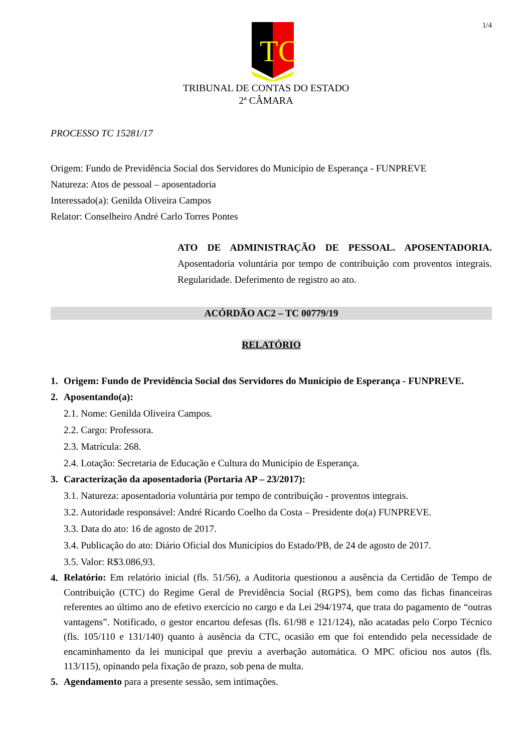1/4
TC
TRIBUNAL DE CONTAS DO ESTADO
2ª CÂMARA
PROCESSO TC 15281/17
Origem: Fundo de Previdência Social dos Servidores do Município de Esperança - FUNPREVE
Natureza: Atos de pessoal – aposentadoria
Interessado(a): Genilda Oliveira Campos
Relator: Conselheiro André Carlo Torres Pontes
ATO DE ADMINISTRAÇÃO DE PESSOAL. APOSENTADORIA. Aposentadoria voluntária por tempo de contribuição com proventos integrais. Regularidade. Deferimento de registro ao ato.
ACÓRDÃO AC2 – TC 00779/19
RELATÓRIO
1. Origem: Fundo de Previdência Social dos Servidores do Município de Esperança - FUNPREVE.
2. Aposentando(a):
2.1. Nome: Genilda Oliveira Campos.
2.2. Cargo: Professora.
2.3. Matrícula: 268.
2.4. Lotação: Secretaria de Educação e Cultura do Município de Esperança.
3. Caracterização da aposentadoria (Portaria AP – 23/2017):
3.1. Natureza: aposentadoria voluntária por tempo de contribuição - proventos integrais.
3.2. Autoridade responsável: André Ricardo Coelho da Costa – Presidente do(a) FUNPREVE.
3.3. Data do ato: 16 de agosto de 2017.
3.4. Publicação do ato: Diário Oficial dos Municípios do Estado/PB, de 24 de agosto de 2017.
3.5. Valor: R$3.086,93.
4. Relatório: Em relatório inicial (fls. 51/56), a Auditoria questionou a ausência da Certidão de Tempo de Contribuição (CTC) do Regime Geral de Previdência Social (RGPS), bem como das fichas financeiras referentes ao último ano de efetivo exercício no cargo e da Lei 294/1974, que trata do pagamento de “outras vantagens”. Notificado, o gestor encartou defesas (fls. 61/98 e 121/124), não acatadas pelo Corpo Técnico (fls. 105/110 e 131/140) quanto à ausência da CTC, ocasião em que foi entendido pela necessidade de encaminhamento da lei municipal que previu a averbação automática. O MPC oficiou nos autos (fls. 113/115), opinando pela fixação de prazo, sob pena de multa.
5. Agendamento para a presente sessão, sem intimações.